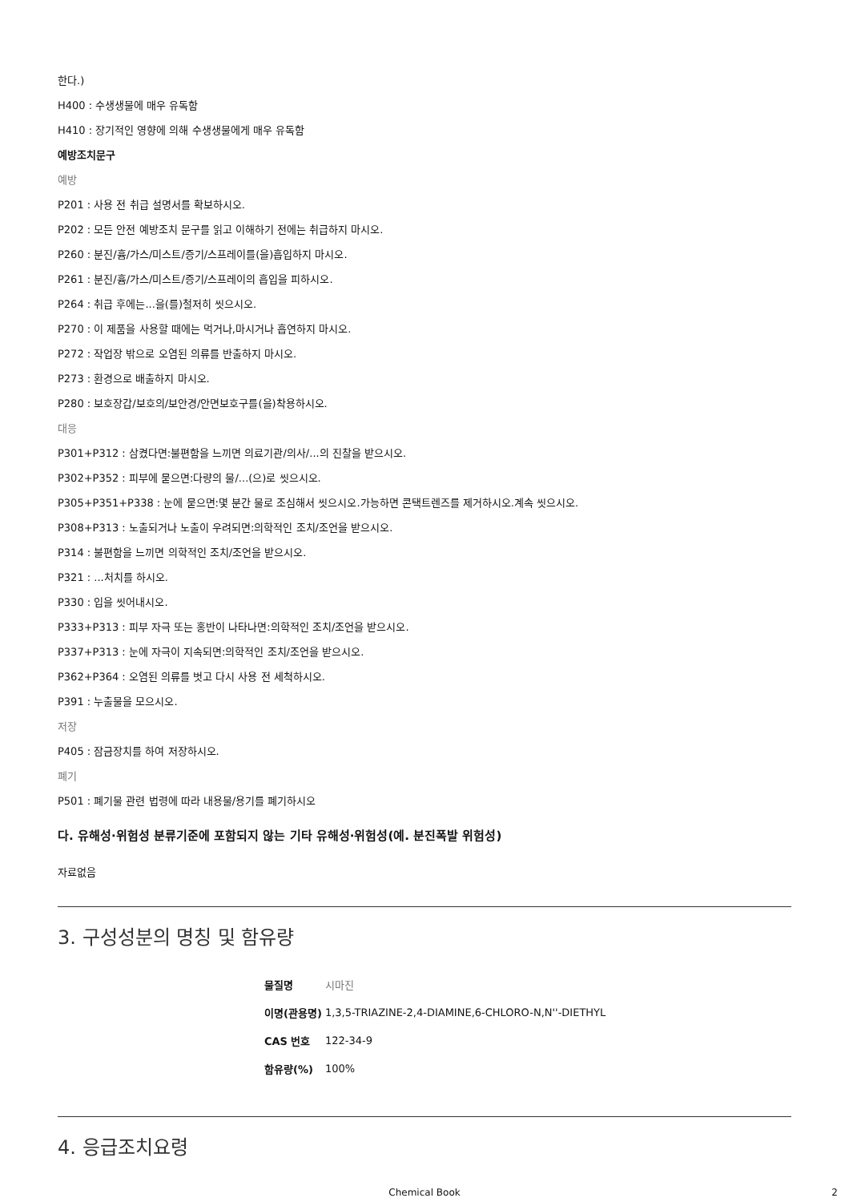한다.)
H400 : 수생생물에 매우 유독함
H410 : 장기적인 영향에 의해 수생생물에게 매우 유독함
예방조치문구
예방
P201 : 사용 전 취급 설명서를 확보하시오.
P202 : 모든 안전 예방조치 문구를 읽고 이해하기 전에는 취급하지 마시오.
P260 : 분진/흄/가스/미스트/증기/스프레이를(을)흡입하지 마시오.
P261 : 분진/흄/가스/미스트/증기/스프레이의 흡입을 피하시오.
P264 : 취급 후에는...을(를)철저히 씻으시오.
P270 : 이 제품을 사용할 때에는 먹거나,마시거나 흡연하지 마시오.
P272 : 작업장 밖으로 오염된 의류를 반출하지 마시오.
P273 : 환경으로 배출하지 마시오.
P280 : 보호장갑/보호의/보안경/안면보호구를(을)착용하시오.
대응
P301+P312 : 삼켰다면:불편함을 느끼면 의료기관/의사/...의 진찰을 받으시오.
P302+P352 : 피부에 묻으면:다량의 물/...(으)로 씻으시오.
P305+P351+P338 : 눈에 묻으면:몇 분간 물로 조심해서 씻으시오.가능하면 콘택트렌즈를 제거하시오.계속 씻으시오.
P308+P313 : 노출되거나 노출이 우려되면:의학적인 조치/조언을 받으시오.
P314 : 불편함을 느끼면 의학적인 조치/조언을 받으시오.
P321 : ...처치를 하시오.
P330 : 입을 씻어내시오.
P333+P313 : 피부 자극 또는 홍반이 나타나면:의학적인 조치/조언을 받으시오.
P337+P313 : 눈에 자극이 지속되면:의학적인 조치/조언을 받으시오.
P362+P364 : 오염된 의류를 벗고 다시 사용 전 세척하시오.
P391 : 누출물을 모으시오.
저장
P405 : 잠금장치를 하여 저장하시오.
폐기
P501 : 폐기물 관련 법령에 따라 내용물/용기를 폐기하시오
다. 유해성·위험성 분류기준에 포함되지 않는 기타 유해성·위험성(예. 분진폭발 위험성)
자료없음
3. 구성성분의 명칭 및 함유량
| 물질명 | 시마진 |
| 이명(관용명) | 1,3,5-TRIAZINE-2,4-DIAMINE,6-CHLORO-N,N''-DIETHYL |
| CAS 번호 | 122-34-9 |
| 함유량(%) | 100% |
4. 응급조치요령
Chemical Book 2